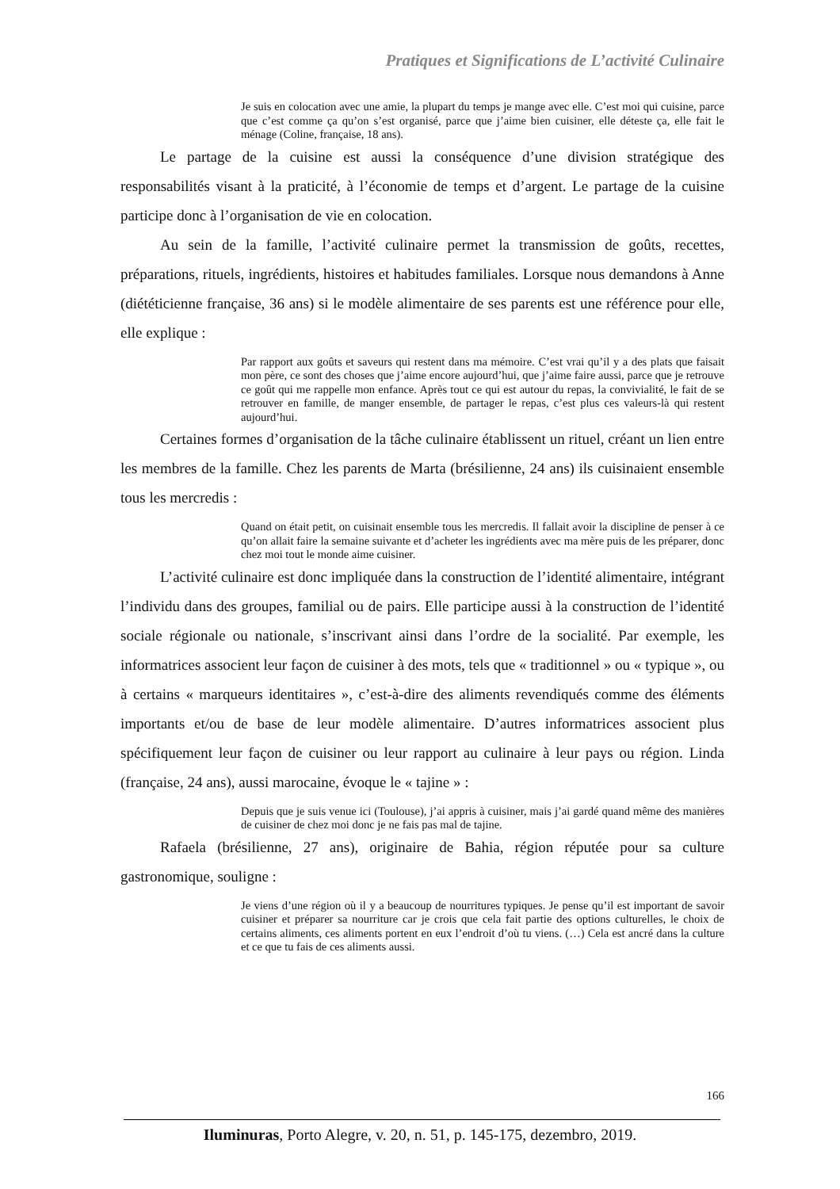Pratiques et Significations de L’activité Culinaire
Je suis en colocation avec une amie, la plupart du temps je mange avec elle. C’est moi qui cuisine, parce que c’est comme ça qu’on s’est organisé, parce que j’aime bien cuisiner, elle déteste ça, elle fait le ménage (Coline, française, 18 ans).
Le partage de la cuisine est aussi la conséquence d’une division stratégique des responsabilités visant à la praticité, à l’économie de temps et d’argent. Le partage de la cuisine participe donc à l’organisation de vie en colocation.
Au sein de la famille, l’activité culinaire permet la transmission de goûts, recettes, préparations, rituels, ingrédients, histoires et habitudes familiales. Lorsque nous demandons à Anne (diététicienne française, 36 ans) si le modèle alimentaire de ses parents est une référence pour elle, elle explique :
Par rapport aux goûts et saveurs qui restent dans ma mémoire. C’est vrai qu’il y a des plats que faisait mon père, ce sont des choses que j’aime encore aujourd’hui, que j’aime faire aussi, parce que je retrouve ce goût qui me rappelle mon enfance. Après tout ce qui est autour du repas, la convivialité, le fait de se retrouver en famille, de manger ensemble, de partager le repas, c’est plus ces valeurs-là qui restent aujourd’hui.
Certaines formes d’organisation de la tâche culinaire établissent un rituel, créant un lien entre les membres de la famille. Chez les parents de Marta (brésilienne, 24 ans) ils cuisinaient ensemble tous les mercredis :
Quand on était petit, on cuisinait ensemble tous les mercredis. Il fallait avoir la discipline de penser à ce qu’on allait faire la semaine suivante et d’acheter les ingrédients avec ma mère puis de les préparer, donc chez moi tout le monde aime cuisiner.
L’activité culinaire est donc impliquée dans la construction de l’identité alimentaire, intégrant l’individu dans des groupes, familial ou de pairs. Elle participe aussi à la construction de l’identité sociale régionale ou nationale, s’inscrivant ainsi dans l’ordre de la socialité. Par exemple, les informatrices associent leur façon de cuisiner à des mots, tels que « traditionnel » ou « typique », ou à certains « marqueurs identitaires », c’est-à-dire des aliments revendiqués comme des éléments importants et/ou de base de leur modèle alimentaire. D’autres informatrices associent plus spécifiquement leur façon de cuisiner ou leur rapport au culinaire à leur pays ou région. Linda (française, 24 ans), aussi marocaine, évoque le « tajine » :
Depuis que je suis venue ici (Toulouse), j’ai appris à cuisiner, mais j’ai gardé quand même des manières de cuisiner de chez moi donc je ne fais pas mal de tajine.
Rafaela (brésilienne, 27 ans), originaire de Bahia, région réputée pour sa culture gastronomique, souligne :
Je viens d’une région où il y a beaucoup de nourritures typiques. Je pense qu’il est important de savoir cuisiner et préparer sa nourriture car je crois que cela fait partie des options culturelles, le choix de certains aliments, ces aliments portent en eux l’endroit d’où tu viens. (…) Cela est ancré dans la culture et ce que tu fais de ces aliments aussi.
166
Iluminuras, Porto Alegre, v. 20, n. 51, p. 145-175, dezembro, 2019.